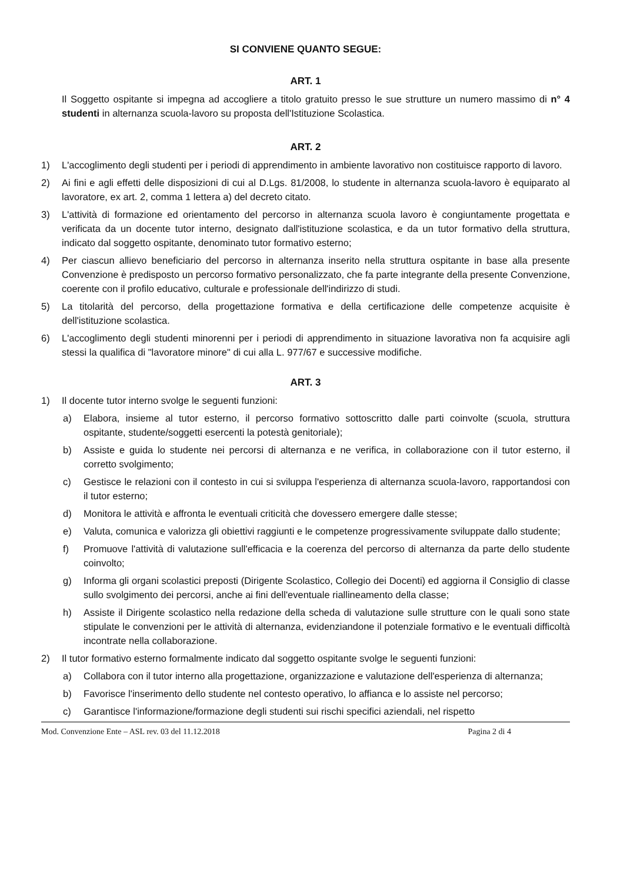SI CONVIENE QUANTO SEGUE:
ART. 1
Il Soggetto ospitante si impegna ad accogliere a titolo gratuito presso le sue strutture un numero massimo di n° 4 studenti in alternanza scuola-lavoro su proposta dell'Istituzione Scolastica.
ART. 2
1) L'accoglimento degli studenti per i periodi di apprendimento in ambiente lavorativo non costituisce rapporto di lavoro.
2) Ai fini e agli effetti delle disposizioni di cui al D.Lgs. 81/2008, lo studente in alternanza scuola-lavoro è equiparato al lavoratore, ex art. 2, comma 1 lettera a) del decreto citato.
3) L'attività di formazione ed orientamento del percorso in alternanza scuola lavoro è congiuntamente progettata e verificata da un docente tutor interno, designato dall'istituzione scolastica, e da un tutor formativo della struttura, indicato dal soggetto ospitante, denominato tutor formativo esterno;
4) Per ciascun allievo beneficiario del percorso in alternanza inserito nella struttura ospitante in base alla presente Convenzione è predisposto un percorso formativo personalizzato, che fa parte integrante della presente Convenzione, coerente con il profilo educativo, culturale e professionale dell'indirizzo di studi.
5) La titolarità del percorso, della progettazione formativa e della certificazione delle competenze acquisite è dell'istituzione scolastica.
6) L'accoglimento degli studenti minorenni per i periodi di apprendimento in situazione lavorativa non fa acquisire agli stessi la qualifica di "lavoratore minore" di cui alla L. 977/67 e successive modifiche.
ART. 3
1) Il docente tutor interno svolge le seguenti funzioni:
a) Elabora, insieme al tutor esterno, il percorso formativo sottoscritto dalle parti coinvolte (scuola, struttura ospitante, studente/soggetti esercenti la potestà genitoriale);
b) Assiste e guida lo studente nei percorsi di alternanza e ne verifica, in collaborazione con il tutor esterno, il corretto svolgimento;
c) Gestisce le relazioni con il contesto in cui si sviluppa l'esperienza di alternanza scuola-lavoro, rapportandosi con il tutor esterno;
d) Monitora le attività e affronta le eventuali criticità che dovessero emergere dalle stesse;
e) Valuta, comunica e valorizza gli obiettivi raggiunti e le competenze progressivamente sviluppate dallo studente;
f) Promuove l'attività di valutazione sull'efficacia e la coerenza del percorso di alternanza da parte dello studente coinvolto;
g) Informa gli organi scolastici preposti (Dirigente Scolastico, Collegio dei Docenti) ed aggiorna il Consiglio di classe sullo svolgimento dei percorsi, anche ai fini dell'eventuale riallineamento della classe;
h) Assiste il Dirigente scolastico nella redazione della scheda di valutazione sulle strutture con le quali sono state stipulate le convenzioni per le attività di alternanza, evidenziandone il potenziale formativo e le eventuali difficoltà incontrate nella collaborazione.
2) Il tutor formativo esterno formalmente indicato dal soggetto ospitante svolge le seguenti funzioni:
a) Collabora con il tutor interno alla progettazione, organizzazione e valutazione dell'esperienza di alternanza;
b) Favorisce l'inserimento dello studente nel contesto operativo, lo affianca e lo assiste nel percorso;
c) Garantisce l'informazione/formazione degli studenti sui rischi specifici aziendali, nel rispetto
Mod. Convenzione Ente – ASL rev. 03 del 11.12.2018 Pagina 2 di 4